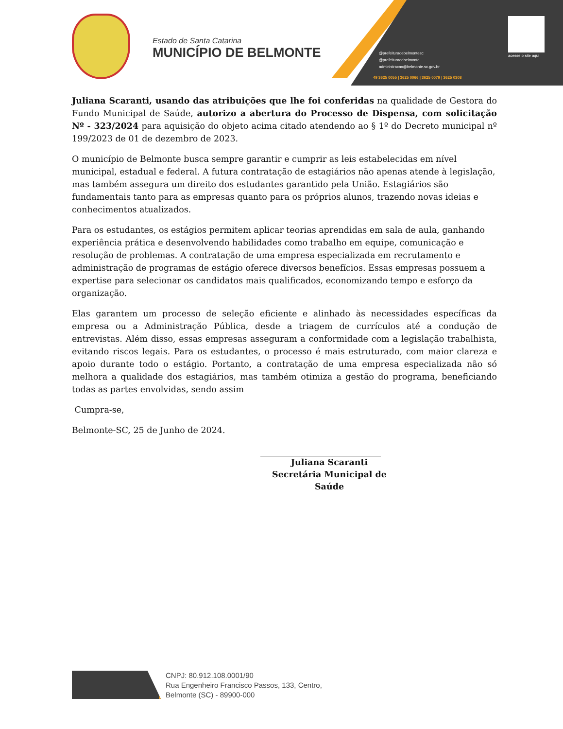Estado de Santa Catarina
MUNICÍPIO DE BELMONTE
@prefeituradebelmontesc
@prefeituradebelmonte
administracao@belmonte.sc.gov.br
49 3625 0055 | 3625 0066 | 3625 0079 | 3625 0308
acesse o site aqui
Juliana Scaranti, usando das atribuições que lhe foi conferidas na qualidade de Gestora do Fundo Municipal de Saúde, autorizo a abertura do Processo de Dispensa, com solicitação Nº - 323/2024 para aquisição do objeto acima citado atendendo ao § 1º do Decreto municipal nº 199/2023 de 01 de dezembro de 2023.
O município de Belmonte busca sempre garantir e cumprir as leis estabelecidas em nível municipal, estadual e federal. A futura contratação de estagiários não apenas atende à legislação, mas também assegura um direito dos estudantes garantido pela União. Estagiários são fundamentais tanto para as empresas quanto para os próprios alunos, trazendo novas ideias e conhecimentos atualizados.
Para os estudantes, os estágios permitem aplicar teorias aprendidas em sala de aula, ganhando experiência prática e desenvolvendo habilidades como trabalho em equipe, comunicação e resolução de problemas. A contratação de uma empresa especializada em recrutamento e administração de programas de estágio oferece diversos benefícios. Essas empresas possuem a expertise para selecionar os candidatos mais qualificados, economizando tempo e esforço da organização.
Elas garantem um processo de seleção eficiente e alinhado às necessidades específicas da empresa ou a Administração Pública, desde a triagem de currículos até a condução de entrevistas. Além disso, essas empresas asseguram a conformidade com a legislação trabalhista, evitando riscos legais. Para os estudantes, o processo é mais estruturado, com maior clareza e apoio durante todo o estágio. Portanto, a contratação de uma empresa especializada não só melhora a qualidade dos estagiários, mas também otimiza a gestão do programa, beneficiando todas as partes envolvidas, sendo assim
Cumpra-se,
Belmonte-SC, 25 de Junho de 2024.
Juliana Scaranti
Secretária Municipal de Saúde
CNPJ: 80.912.108.0001/90
Rua Engenheiro Francisco Passos, 133, Centro,
Belmonte (SC) - 89900-000